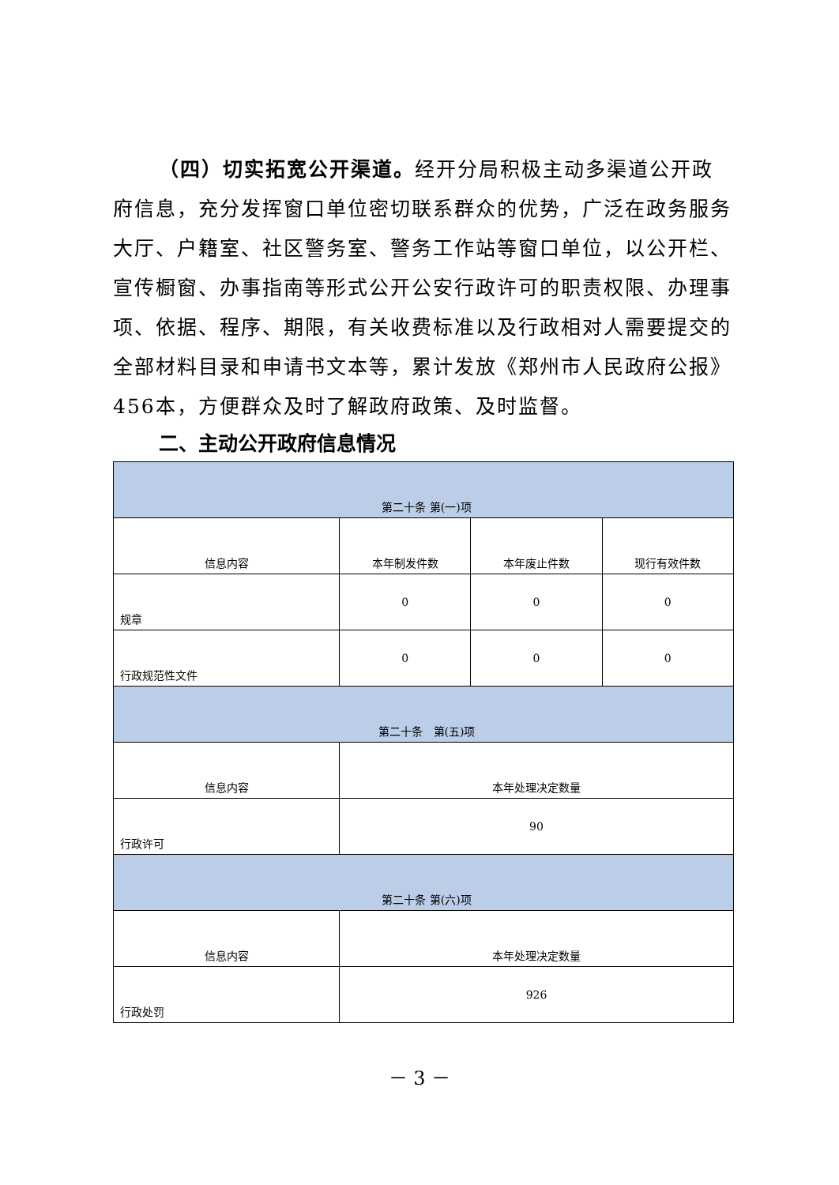（四）切实拓宽公开渠道。经开分局积极主动多渠道公开政府信息，充分发挥窗口单位密切联系群众的优势，广泛在政务服务大厅、户籍室、社区警务室、警务工作站等窗口单位，以公开栏、宣传橱窗、办事指南等形式公开公安行政许可的职责权限、办理事项、依据、程序、期限，有关收费标准以及行政相对人需要提交的全部材料目录和申请书文本等，累计发放《郑州市人民政府公报》456本，方便群众及时了解政府政策、及时监督。
二、主动公开政府信息情况
| 第二十条 第(一)项 | | | |
| 信息内容 | 本年制发件数 | 本年废止件数 | 现行有效件数 |
| 规章 | 0 | 0 | 0 |
| 行政规范性文件 | 0 | 0 | 0 |
| 第二十条 第(五)项 | | | |
| 信息内容 | 本年处理决定数量 | | |
| 行政许可 | 90 | | |
| 第二十条 第(六)项 | | | |
| 信息内容 | 本年处理决定数量 | | |
| 行政处罚 | 926 | | |
－ 3 －